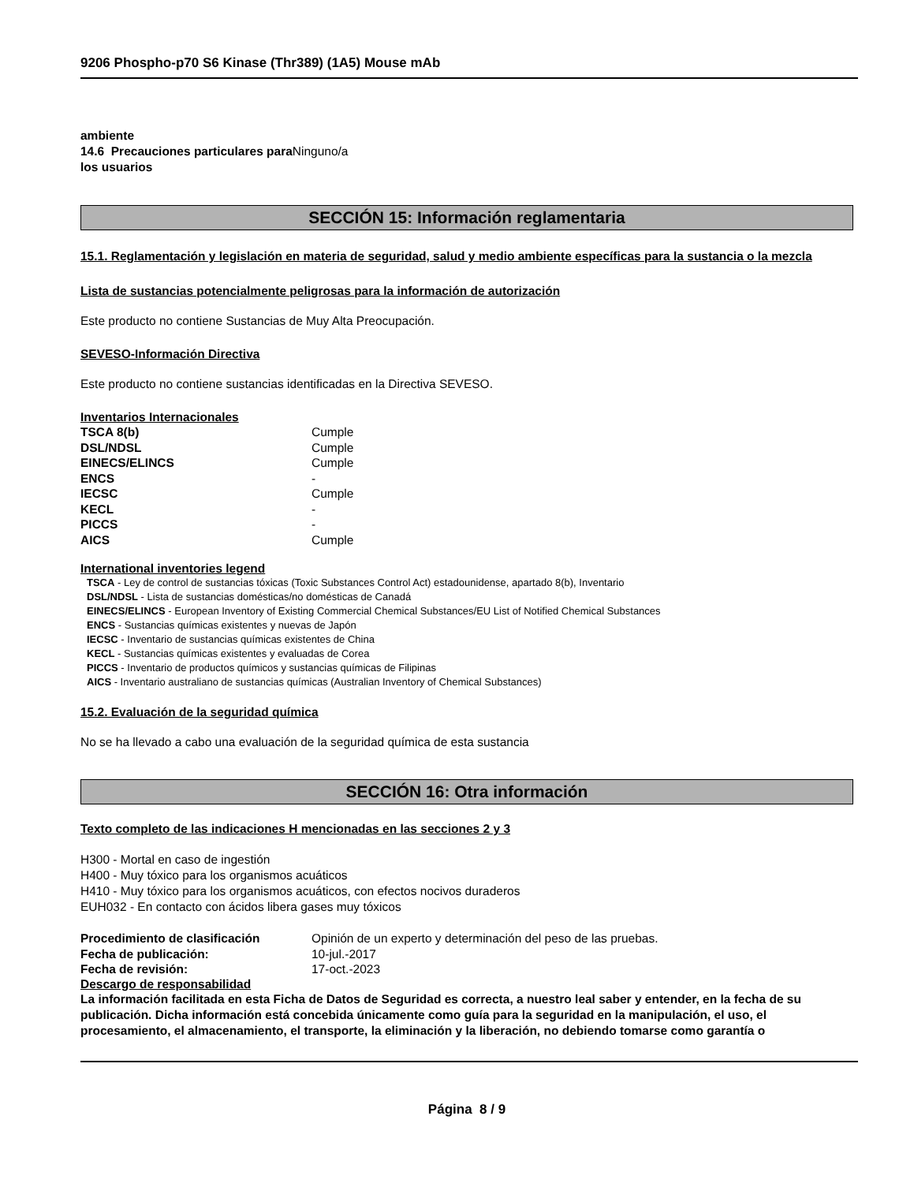9206 Phospho-p70 S6 Kinase (Thr389) (1A5) Mouse mAb
ambiente
14.6 Precauciones particulares para Ninguno/a
los usuarios
SECCIÓN 15: Información reglamentaria
15.1. Reglamentación y legislación en materia de seguridad, salud y medio ambiente específicas para la sustancia o la mezcla
Lista de sustancias potencialmente peligrosas para la información de autorización
Este producto no contiene Sustancias de Muy Alta Preocupación.
SEVESO-Información Directiva
Este producto no contiene sustancias identificadas en la Directiva SEVESO.
Inventarios Internacionales
| TSCA 8(b) | Cumple |
| DSL/NDSL | Cumple |
| EINECS/ELINCS | Cumple |
| ENCS | - |
| IECSC | Cumple |
| KECL | - |
| PICCS | - |
| AICS | Cumple |
International inventories legend
TSCA - Ley de control de sustancias tóxicas (Toxic Substances Control Act) estadounidense, apartado 8(b), Inventario
DSL/NDSL - Lista de sustancias domésticas/no domésticas de Canadá
EINECS/ELINCS - European Inventory of Existing Commercial Chemical Substances/EU List of Notified Chemical Substances
ENCS - Sustancias químicas existentes y nuevas de Japón
IECSC - Inventario de sustancias químicas existentes de China
KECL - Sustancias químicas existentes y evaluadas de Corea
PICCS - Inventario de productos químicos y sustancias químicas de Filipinas
AICS - Inventario australiano de sustancias químicas (Australian Inventory of Chemical Substances)
15.2. Evaluación de la seguridad química
No se ha llevado a cabo una evaluación de la seguridad química de esta sustancia
SECCIÓN 16: Otra información
Texto completo de las indicaciones H mencionadas en las secciones 2 y 3
H300 - Mortal en caso de ingestión
H400 - Muy tóxico para los organismos acuáticos
H410 - Muy tóxico para los organismos acuáticos, con efectos nocivos duraderos
EUH032 - En contacto con ácidos libera gases muy tóxicos
| Procedimiento de clasificación | Opinión de un experto y determinación del peso de las pruebas. |
| Fecha de publicación: | 10-jul.-2017 |
| Fecha de revisión: | 17-oct.-2023 |
Descargo de responsabilidad
La información facilitada en esta Ficha de Datos de Seguridad es correcta, a nuestro leal saber y entender, en la fecha de su publicación. Dicha información está concebida únicamente como guía para la seguridad en la manipulación, el uso, el procesamiento, el almacenamiento, el transporte, la eliminación y la liberación, no debiendo tomarse como garantía o
Página 8 / 9